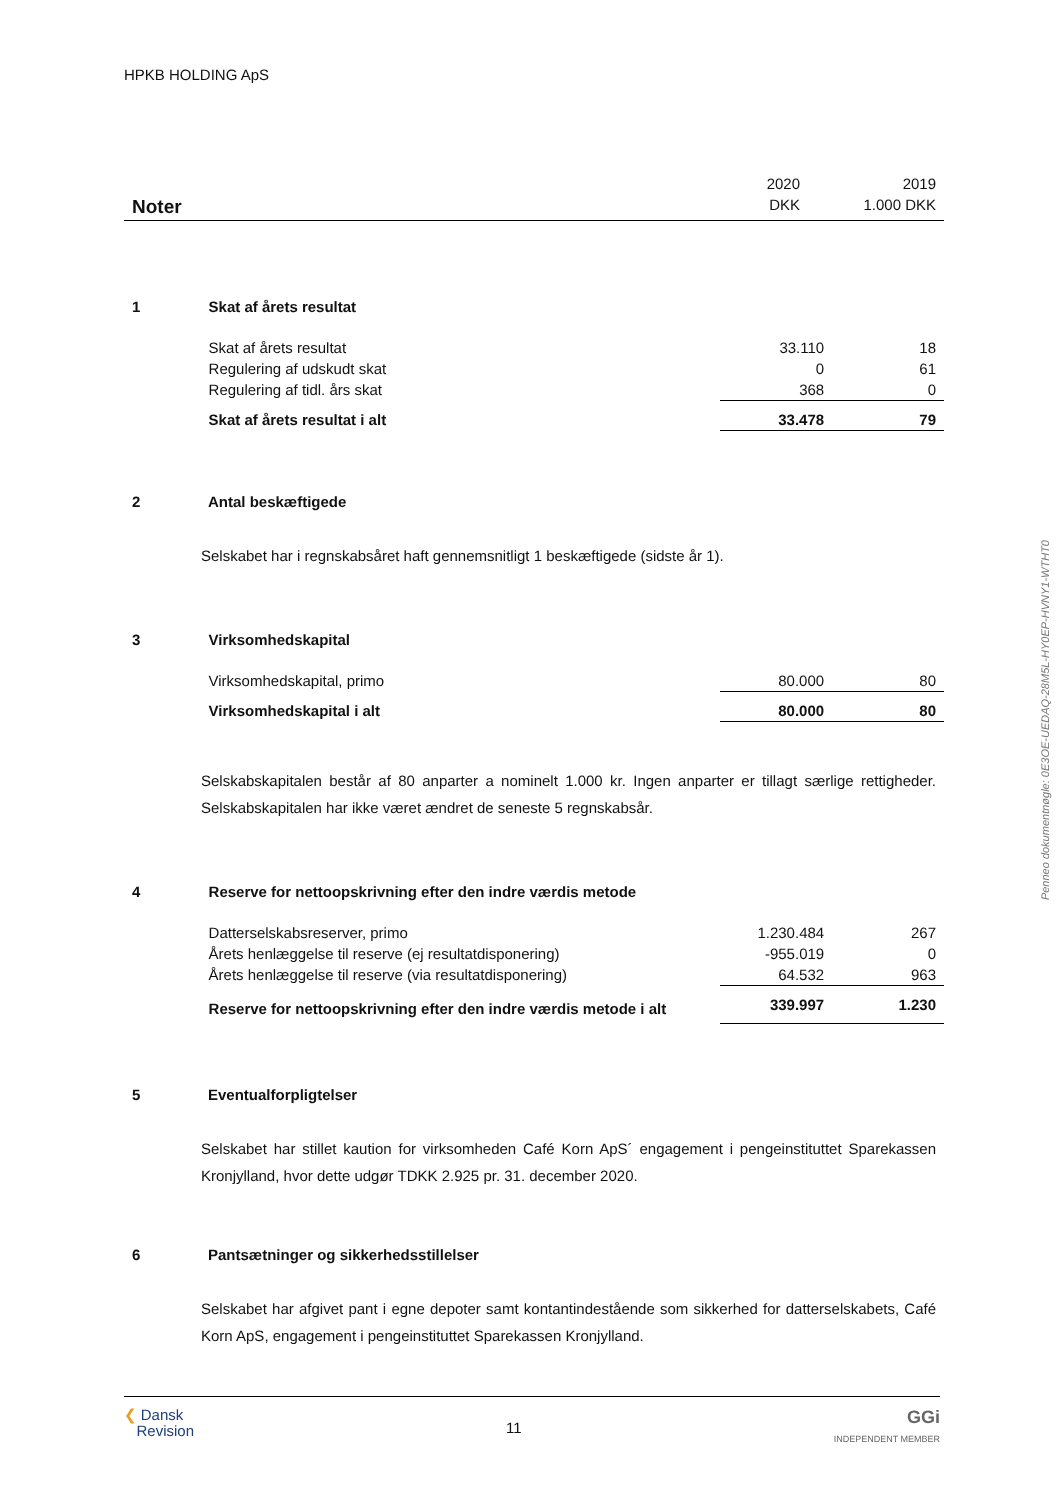HPKB HOLDING ApS
| | 2020 | 2019 |
| Noter | DKK | 1.000 DKK |
| 1 | Skat af årets resultat | | |
| | Skat af årets resultat | 33.110 | 18 |
| | Regulering af udskudt skat | 0 | 61 |
| | Regulering af tidl. års skat | 368 | 0 |
| | Skat af årets resultat i alt | 33.478 | 79 |
| 2 | Antal beskæftigede |
Selskabet har i regnskabsåret haft gennemsnitligt 1 beskæftigede (sidste år 1).
| 3 | Virksomhedskapital | | |
| | Virksomhedskapital, primo | 80.000 | 80 |
| | Virksomhedskapital i alt | 80.000 | 80 |
Selskabskapitalen består af 80 anparter a nominelt 1.000 kr. Ingen anparter er tillagt særlige rettigheder. Selskabskapitalen har ikke været ændret de seneste 5 regnskabsår.
| 4 | Reserve for nettoopskrivning efter den indre værdis metode | | |
| | Datterselskabsreserver, primo | 1.230.484 | 267 |
| | Årets henlæggelse til reserve (ej resultatdisponering) | -955.019 | 0 |
| | Årets henlæggelse til reserve (via resultatdisponering) | 64.532 | 963 |
| | Reserve for nettoopskrivning efter den indre værdis metode i alt | 339.997 | 1.230 |
| 5 | Eventualforpligtelser |
Selskabet har stillet kaution for virksomheden Café Korn ApS´ engagement i pengeinstituttet Sparekassen Kronjylland, hvor dette udgør TDKK 2.925 pr. 31. december 2020.
| 6 | Pantsætninger og sikkerhedsstillelser |
Selskabet har afgivet pant i egne depoter samt kontantindestående som sikkerhed for datterselskabets, Café Korn ApS, engagement i pengeinstituttet Sparekassen Kronjylland.
Penneo dokumentnøgle: 0E3OE-UEDAQ-28M5L-HY0EP-HVNY1-WTHT0
❮ Dansk
Revision
11
GGi
INDEPENDENT MEMBER